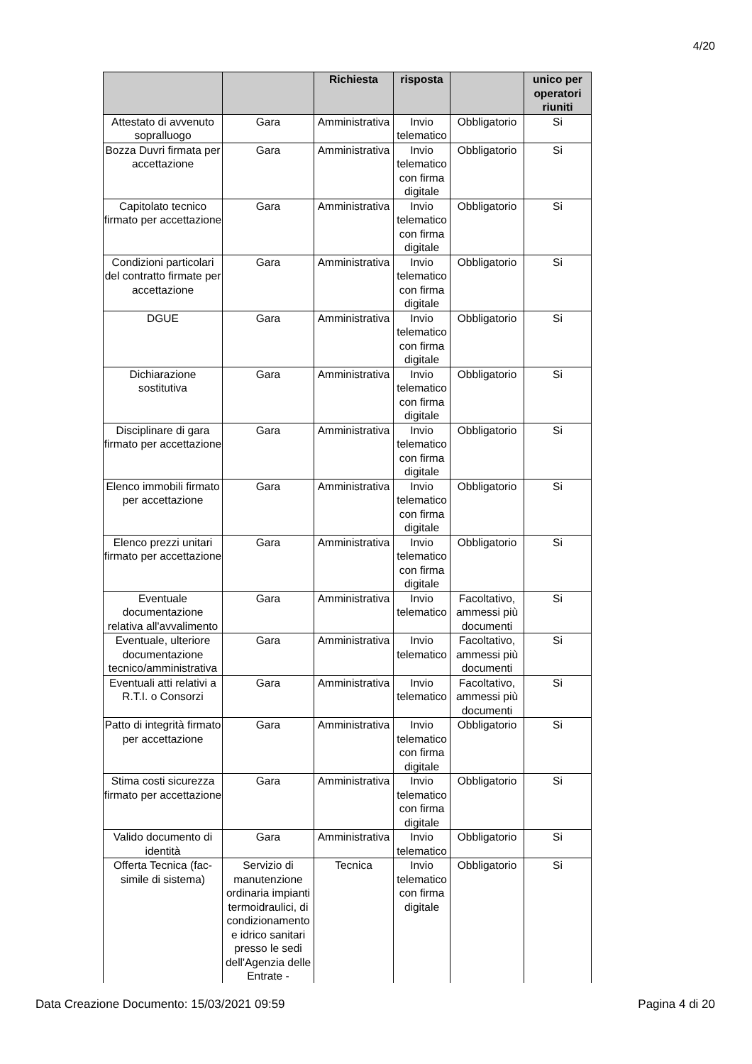4/20
| | | Richiesta | risposta | | unico per operatori riuniti |
| --- | --- | --- | --- | --- | --- |
| Attestato di avvenuto sopralluogo | Gara | Amministrativa | Invio telematico | Obbligatorio | Si |
| Bozza Duvri firmata per accettazione | Gara | Amministrativa | Invio telematico con firma digitale | Obbligatorio | Si |
| Capitolato tecnico firmato per accettazione | Gara | Amministrativa | Invio telematico con firma digitale | Obbligatorio | Si |
| Condizioni particolari del contratto firmate per accettazione | Gara | Amministrativa | Invio telematico con firma digitale | Obbligatorio | Si |
| DGUE | Gara | Amministrativa | Invio telematico con firma digitale | Obbligatorio | Si |
| Dichiarazione sostitutiva | Gara | Amministrativa | Invio telematico con firma digitale | Obbligatorio | Si |
| Disciplinare di gara firmato per accettazione | Gara | Amministrativa | Invio telematico con firma digitale | Obbligatorio | Si |
| Elenco immobili firmato per accettazione | Gara | Amministrativa | Invio telematico con firma digitale | Obbligatorio | Si |
| Elenco prezzi unitari firmato per accettazione | Gara | Amministrativa | Invio telematico con firma digitale | Obbligatorio | Si |
| Eventuale documentazione relativa all'avvalimento | Gara | Amministrativa | Invio telematico | Facoltativo, ammessi più documenti | Si |
| Eventuale, ulteriore documentazione tecnico/amministrativa | Gara | Amministrativa | Invio telematico | Facoltativo, ammessi più documenti | Si |
| Eventuali atti relativi a R.T.I. o Consorzi | Gara | Amministrativa | Invio telematico | Facoltativo, ammessi più documenti | Si |
| Patto di integrità firmato per accettazione | Gara | Amministrativa | Invio telematico con firma digitale | Obbligatorio | Si |
| Stima costi sicurezza firmato per accettazione | Gara | Amministrativa | Invio telematico con firma digitale | Obbligatorio | Si |
| Valido documento di identità | Gara | Amministrativa | Invio telematico | Obbligatorio | Si |
| Offerta Tecnica (fac-simile di sistema) | Servizio di manutenzione ordinaria impianti termoidraulici, di condizionamento e idrico sanitari presso le sedi dell'Agenzia delle Entrate - | Tecnica | Invio telematico con firma digitale | Obbligatorio | Si |
Data Creazione Documento: 15/03/2021 09:59 Pagina 4 di 20